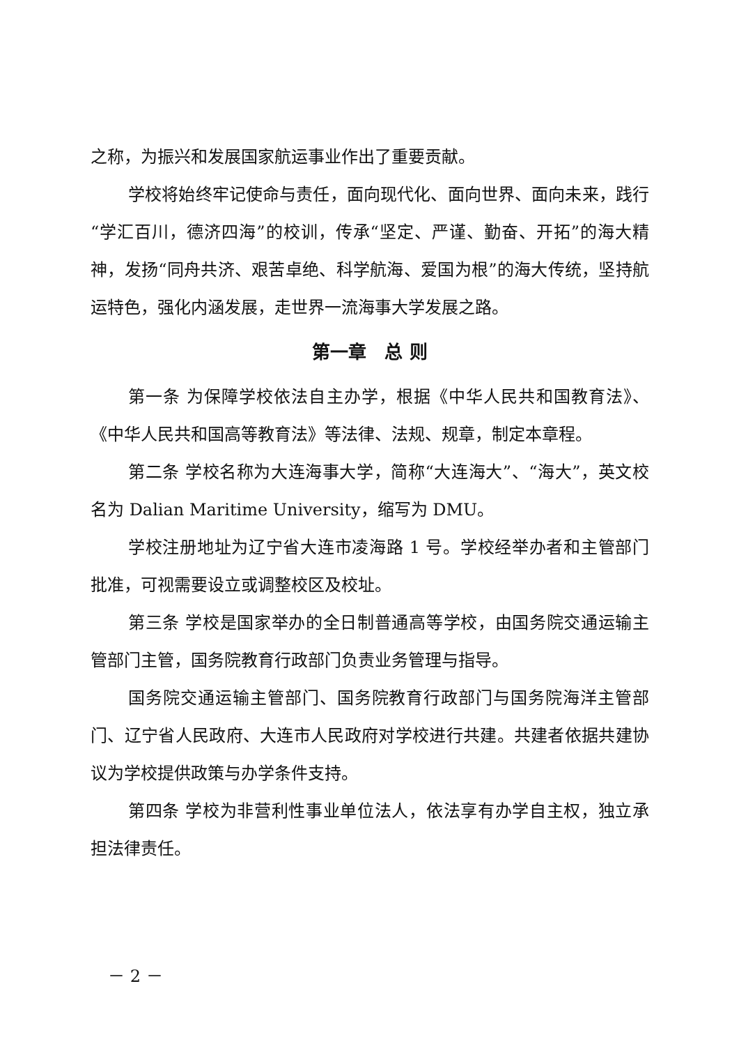之称，为振兴和发展国家航运事业作出了重要贡献。
学校将始终牢记使命与责任，面向现代化、面向世界、面向未来，践行“学汇百川，德济四海”的校训，传承“坚定、严谨、勤奋、开拓”的海大精神，发扬“同舟共济、艰苦卓绝、科学航海、爱国为根”的海大传统，坚持航运特色，强化内涵发展，走世界一流海事大学发展之路。
第一章　总 则
第一条 为保障学校依法自主办学，根据《中华人民共和国教育法》、《中华人民共和国高等教育法》等法律、法规、规章，制定本章程。
第二条 学校名称为大连海事大学，简称“大连海大”、“海大”，英文校名为 Dalian Maritime University，缩写为 DMU。
学校注册地址为辽宁省大连市凌海路 1 号。学校经举办者和主管部门批准，可视需要设立或调整校区及校址。
第三条 学校是国家举办的全日制普通高等学校，由国务院交通运输主管部门主管，国务院教育行政部门负责业务管理与指导。
国务院交通运输主管部门、国务院教育行政部门与国务院海洋主管部门、辽宁省人民政府、大连市人民政府对学校进行共建。共建者依据共建协议为学校提供政策与办学条件支持。
第四条 学校为非营利性事业单位法人，依法享有办学自主权，独立承担法律责任。
－ 2 －